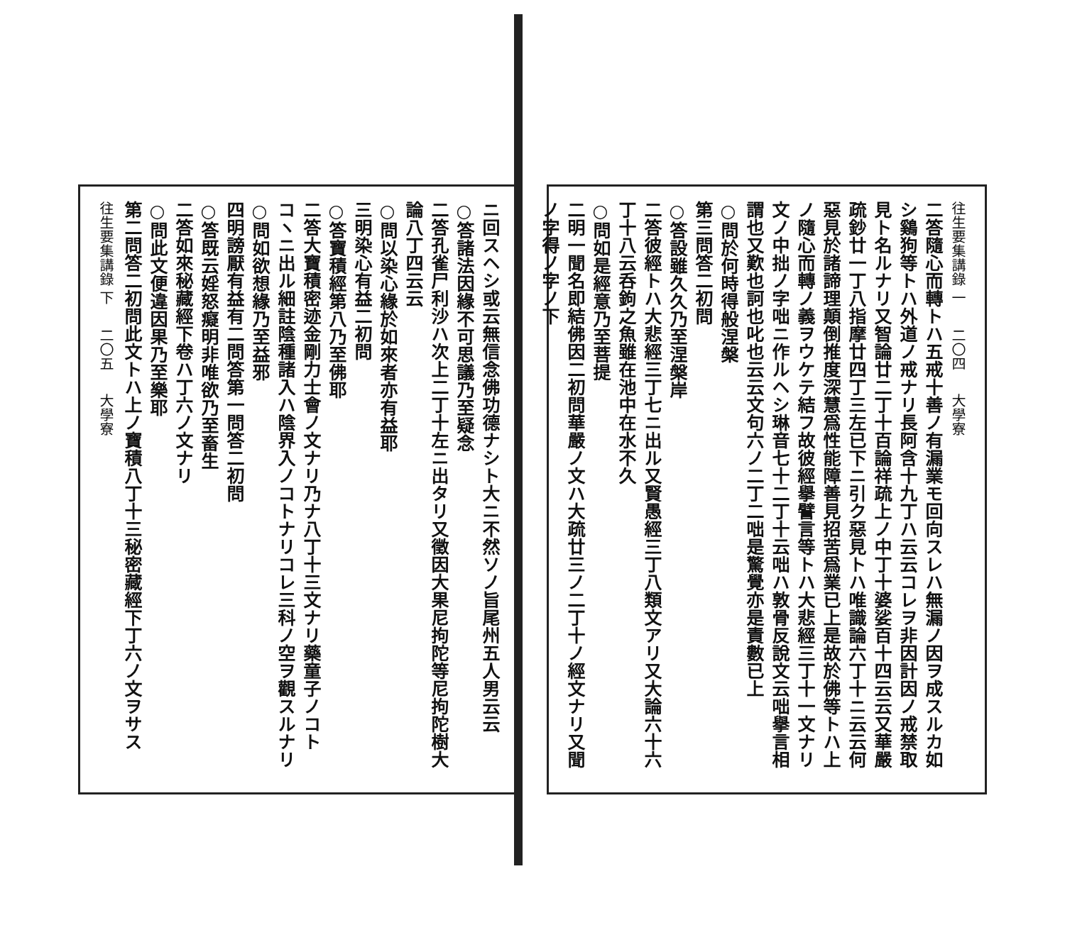往生要集講錄 一 　 二〇四 　 大學寮
二答隨心而轉トハ五戒十善ノ有漏業モ回向スレハ無漏ノ因ヲ成スルカ如シ鷄狗等トハ外道ノ戒ナリ長阿含十九丁ハ云云コレヲ非因計因ノ戒禁取見ト名ルナリ又智論廿二丁十百論祥疏上ノ中丁十婆娑百十四云云又華嚴疏鈔廿一丁八指摩廿四丁三左已下ニ引ク惡見トハ唯識論六丁十ニ云云何惡見於諸諦理顛倒推度深慧爲性能障善見招苦爲業已上是故於佛等トハ上ノ隨心而轉ノ義ヲウケテ結フ故彼經擧譬言等トハ大悲經三丁十一文ナリ文ノ中拙ノ字咄ニ作ルヘシ琳音七十二丁十云咄ハ敦骨反說文云咄擧言相謂也又歎也訶也叱也云云文句六ノ二丁二咄是驚覺亦是責數已上
○問於何時得般涅槃
第三問答二初問
○答設雖久久乃至涅槃岸
二答彼經トハ大悲經三丁七ニ出ル又賢愚經三丁八類文アリ又大論六十六丁十八云呑鉤之魚雖在池中在水不久
○問如是經意乃至菩提
二明一聞名即結佛因二初問華嚴ノ文ハ大疏廿三ノ二丁十ノ經文ナリ又聞ノ字得ノ字ノ下
ニ回スヘシ或云無信念佛功德ナシト大ニ不然ソノ旨尾州五人男云云
○答諸法因緣不可思議乃至疑念
二答孔雀尸利沙ハ次上二丁十左ニ出タリ又徵因大果尼拘陀等尼拘陀樹大論八丁四云云
○問以染心緣於如來者亦有益耶
三明染心有益二初問
○答寶積經第八乃至佛耶
二答大寶積密迹金剛力士會ノ文ナリ乃ナ八丁十三文ナリ藥童子ノコトコヽニ出ル細註陰種諸入ハ陰界入ノコトナリコレ三科ノ空ヲ觀スルナリ
○問如欲想緣乃至益邪
四明謗厭有益有二問答第一問答二初問
○答既云婬怒癡明非唯欲乃至畜生
二答如來秘藏經下卷ハ丁六ノ文ナリ
○問此文便違因果乃至樂耶
第二問答二初問此文トハ上ノ寶積八丁十三秘密藏經下丁六ノ文ヲサス
往生要集講錄 下 　 二〇五 　 大學寮